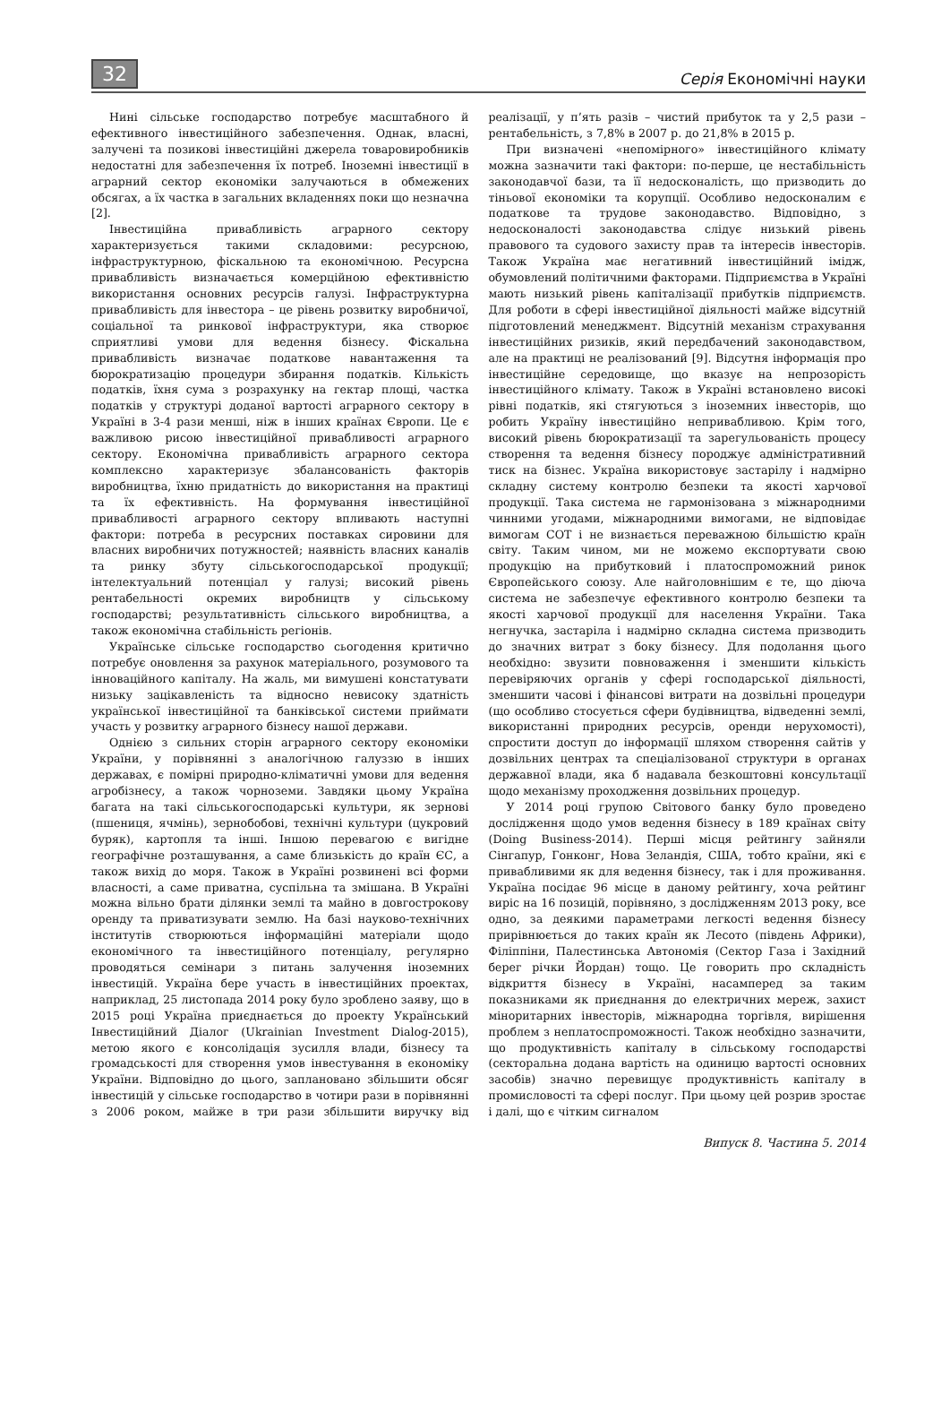32 Серія Економічні науки
Нині сільське господарство потребує масштабного й ефективного інвестиційного забезпечення. Однак, власні, залучені та позикові інвестиційні джерела товаровиробників недостатні для забезпечення їх потреб. Іноземні інвестиції в аграрний сектор економіки залучаються в обмежених обсягах, а їх частка в загальних вкладеннях поки що незначна [2].
Інвестиційна привабливість аграрного сектору характеризується такими складовими: ресурсною, інфраструктурною, фіскальною та економічною. Ресурсна привабливість визначається комерційною ефективністю використання основних ресурсів галузі. Інфраструктурна привабливість для інвестора – це рівень розвитку виробничої, соціальної та ринкової інфраструктури, яка створює сприятливі умови для ведення бізнесу. Фіскальна привабливість визначає податкове навантаження та бюрократизацію процедури збирання податків. Кількість податків, їхня сума з розрахунку на гектар площі, частка податків у структурі доданої вартості аграрного сектору в Україні в 3-4 рази менші, ніж в інших країнах Європи. Це є важливою рисою інвестиційної привабливості аграрного сектору. Економічна привабливість аграрного сектора комплексно характеризує збалансованість факторів виробництва, їхню придатність до використання на практиці та їх ефективність. На формування інвестиційної привабливості аграрного сектору впливають наступні фактори: потреба в ресурсних поставках сировини для власних виробничих потужностей; наявність власних каналів та ринку збуту сільськогосподарської продукції; інтелектуальний потенціал у галузі; високий рівень рентабельності окремих виробництв у сільському господарстві; результативність сільського виробництва, а також економічна стабільність регіонів.
Українське сільське господарство сьогодення критично потребує оновлення за рахунок матеріального, розумового та інноваційного капіталу. На жаль, ми вимушені констатувати низьку зацікавленість та відносно невисоку здатність української інвестиційної та банківської системи приймати участь у розвитку аграрного бізнесу нашої держави.
Однією з сильних сторін аграрного сектору економіки України, у порівнянні з аналогічною галуззю в інших державах, є помірні природно-кліматичні умови для ведення агробізнесу, а також чорноземи. Завдяки цьому Україна багата на такі сільськогосподарські культури, як зернові (пшениця, ячмінь), зернобобові, технічні культури (цукровий буряк), картопля та інші. Іншою перевагою є вигідне географічне розташування, а саме близькість до країн ЄС, а також вихід до моря. Також в Україні розвинені всі форми власності, а саме приватна, суспільна та змішана. В Україні можна вільно брати ділянки землі та майно в довгострокову оренду та приватизувати землю. На базі науково-технічних інститутів створюються інформаційні матеріали щодо економічного та інвестиційного потенціалу, регулярно проводяться семінари з питань залучення іноземних інвестицій. Україна бере участь в інвестиційних проектах, наприклад, 25 листопада 2014 року було зроблено заяву, що в 2015 році Україна приєднається до проекту Український Інвестиційний Діалог (Ukrainian Investment Dialog-2015), метою якого є консолідація зусилля влади, бізнесу та громадськості для створення умов інвестування в економіку України. Відповідно до цього, заплановано збільшити обсяг інвестицій у сільське господарство в чотири рази в порівнянні з 2006 роком, майже в три рази збільшити виручку від реалізації, у п’ять разів – чистий прибуток та у 2,5 рази – рентабельність, з 7,8% в 2007 р. до 21,8% в 2015 р.
При визначені «непомірного» інвестиційного клімату можна зазначити такі фактори: по-перше, це нестабільність законодавчої бази, та її недосконаліcть, що призводить до тіньової економіки та корупції. Особливо недосконалим є податкове та трудове законодавство. Відповідно, з недосконалості законодавства слідує низький рівень правового та судового захисту прав та інтересів інвесторів. Також Україна має негативний інвестиційний імідж, обумовлений політичними факторами. Підприємства в Україні мають низький рівень капіталізації прибутків підприємств. Для роботи в сфері інвестиційної діяльності майже відсутній підготовлений менеджмент. Відсутній механізм страхування інвестиційних ризиків, який передбачений законодавством, але на практиці не реалізований [9]. Відсутня інформація про інвестиційне середовище, що вказує на непрозорість інвестиційного клімату. Також в Україні встановлено високі рівні податків, які стягуються з іноземних інвесторів, що робить Україну інвестиційно непривабливою. Крім того, високий рівень бюрократизації та зарегульованість процесу створення та ведення бізнесу породжує адміністративний тиск на бізнес. Україна використовує застарілу і надмірно складну систему контролю безпеки та якості харчової продукції. Така система не гармонізована з міжнародними чинними угодами, міжнародними вимогами, не відповідає вимогам СОТ і не визнається переважною більшістю країн світу. Таким чином, ми не можемо експортувати свою продукцію на прибутковий і платоспроможний ринок Європейського союзу. Але найголовнішим є те, що діюча система не забезпечує ефективного контролю безпеки та якості харчової продукції для населення України. Така негнучка, застаріла і надмірно складна система призводить до значних витрат з боку бізнесу. Для подолання цього необхідно: звузити повноваження і зменшити кількість перевіряючих органів у сфері господарської діяльності, зменшити часові і фінансові витрати на дозвільні процедури (що особливо стосується сфери будівництва, відведенні землі, використанні природних ресурсів, оренди нерухомості), спростити доступ до інформації шляхом створення сайтів у дозвільних центрах та спеціалізованої структури в органах державної влади, яка б надавала безкоштовні консультації щодо механізму проходження дозвільних процедур.
У 2014 році групою Світового банку було проведено дослідження щодо умов ведення бізнесу в 189 країнах світу (Doing Business-2014). Перші місця рейтингу зайняли Сінгапур, Гонконг, Нова Зеландія, США, тобто країни, які є привабливими як для ведення бізнесу, так і для проживання. Україна посідає 96 місце в даному рейтингу, хоча рейтинг виріс на 16 позицій, порівняно, з дослідженням 2013 року, все одно, за деякими параметрами легкості ведення бізнесу прирівнюється до таких країн як Лесото (південь Африки), Філіппіни, Палестинська Автономія (Сектор Газа і Західний берег річки Йордан) тощо. Це говорить про складність відкриття бізнесу в Україні, насамперед за таким показниками як приєднання до електричних мереж, захист міноритарних інвесторів, міжнародна торгівля, вирішення проблем з неплатоспроможності. Також необхідно зазначити, що продуктивність капіталу в сільському господарстві (секторальна додана вартість на одиницю вартості основних засобів) значно перевищує продуктивність капіталу в промисловості та сфері послуг. При цьому цей розрив зростає і далі, що є чітким сигналом
Випуск 8. Частина 5. 2014